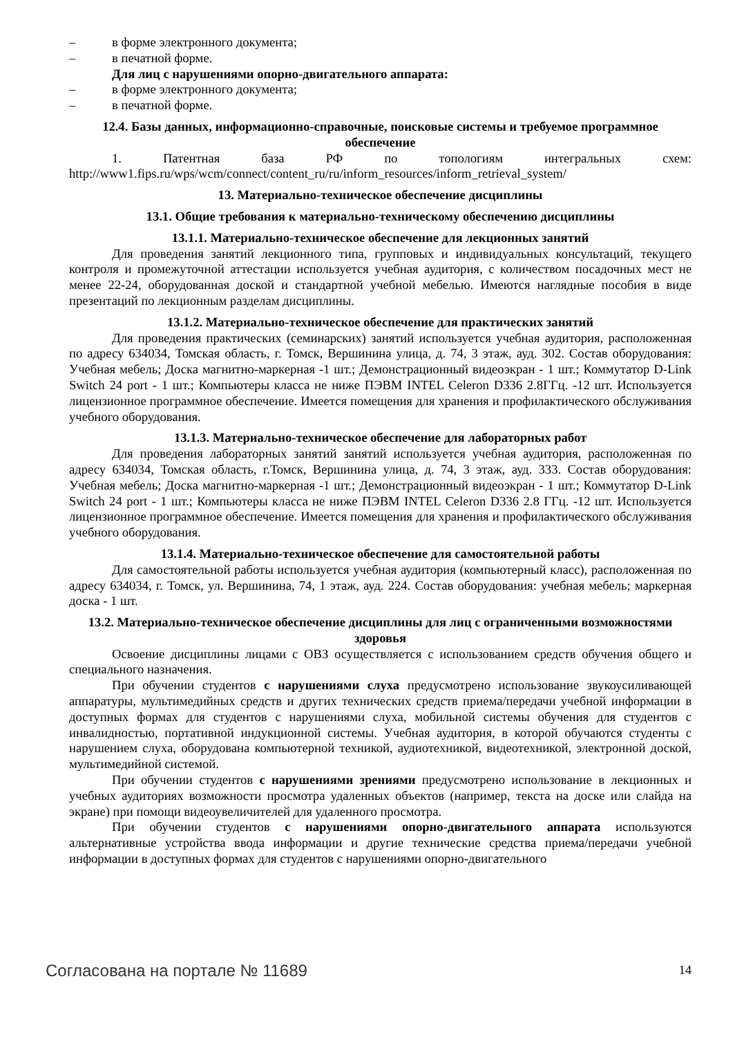– в форме электронного документа;
– в печатной форме.
Для лиц с нарушениями опорно-двигательного аппарата:
– в форме электронного документа;
– в печатной форме.
12.4. Базы данных, информационно-справочные, поисковые системы и требуемое программное обеспечение
1. Патентная база РФ по топологиям интегральных схем: http://www1.fips.ru/wps/wcm/connect/content_ru/ru/inform_resources/inform_retrieval_system/
13. Материально-техническое обеспечение дисциплины
13.1. Общие требования к материально-техническому обеспечению дисциплины
13.1.1. Материально-техническое обеспечение для лекционных занятий
Для проведения занятий лекционного типа, групповых и индивидуальных консультаций, текущего контроля и промежуточной аттестации используется учебная аудитория, с количеством посадочных мест не менее 22-24, оборудованная доской и стандартной учебной мебелью. Имеются наглядные пособия в виде презентаций по лекционным разделам дисциплины.
13.1.2. Материально-техническое обеспечение для практических занятий
Для проведения практических (семинарских) занятий используется учебная аудитория, расположенная по адресу 634034, Томская область, г. Томск, Вершинина улица, д. 74, 3 этаж, ауд. 302. Состав оборудования: Учебная мебель; Доска магнитно-маркерная -1 шт.; Демонстрационный видеоэкран - 1 шт.; Коммутатор D-Link Switch 24 port - 1 шт.; Компьютеры класса не ниже ПЭВМ INTEL Celeron D336 2.8ГГц. -12 шт. Используется лицензионное программное обеспечение. Имеется помещения для хранения и профилактического обслуживания учебного оборудования.
13.1.3. Материально-техническое обеспечение для лабораторных работ
Для проведения лабораторных занятий занятий используется учебная аудитория, расположенная по адресу 634034, Томская область, г.Томск, Вершинина улица, д. 74, 3 этаж, ауд. 333. Состав оборудования: Учебная мебель; Доска магнитно-маркерная -1 шт.; Демонстрационный видеоэкран - 1 шт.; Коммутатор D-Link Switch 24 port - 1 шт.; Компьютеры класса не ниже ПЭВМ INTEL Celeron D336 2.8 ГГц. -12 шт. Используется лицензионное программное обеспечение. Имеется помещения для хранения и профилактического обслуживания учебного оборудования.
13.1.4. Материально-техническое обеспечение для самостоятельной работы
Для самостоятельной работы используется учебная аудитория (компьютерный класс), расположенная по адресу 634034, г. Томск, ул. Вершинина, 74, 1 этаж, ауд. 224. Состав оборудования: учебная мебель; маркерная доска - 1 шт.
13.2. Материально-техническое обеспечение дисциплины для лиц с ограниченными возможностями здоровья
Освоение дисциплины лицами с ОВЗ осуществляется с использованием средств обучения общего и специального назначения.
При обучении студентов с нарушениями слуха предусмотрено использование звукоусиливающей аппаратуры, мультимедийных средств и других технических средств приема/передачи учебной информации в доступных формах для студентов с нарушениями слуха, мобильной системы обучения для студентов с инвалидностью, портативной индукционной системы. Учебная аудитория, в которой обучаются студенты с нарушением слуха, оборудована компьютерной техникой, аудиотехникой, видеотехникой, электронной доской, мультимедийной системой.
При обучении студентов с нарушениями зрениями предусмотрено использование в лекционных и учебных аудиториях возможности просмотра удаленных объектов (например, текста на доске или слайда на экране) при помощи видеоувеличителей для удаленного просмотра.
При обучении студентов с нарушениями опорно-двигательного аппарата используются альтернативные устройства ввода информации и другие технические средства приема/передачи учебной информации в доступных формах для студентов с нарушениями опорно-двигательного
Согласована на портале № 11689 14